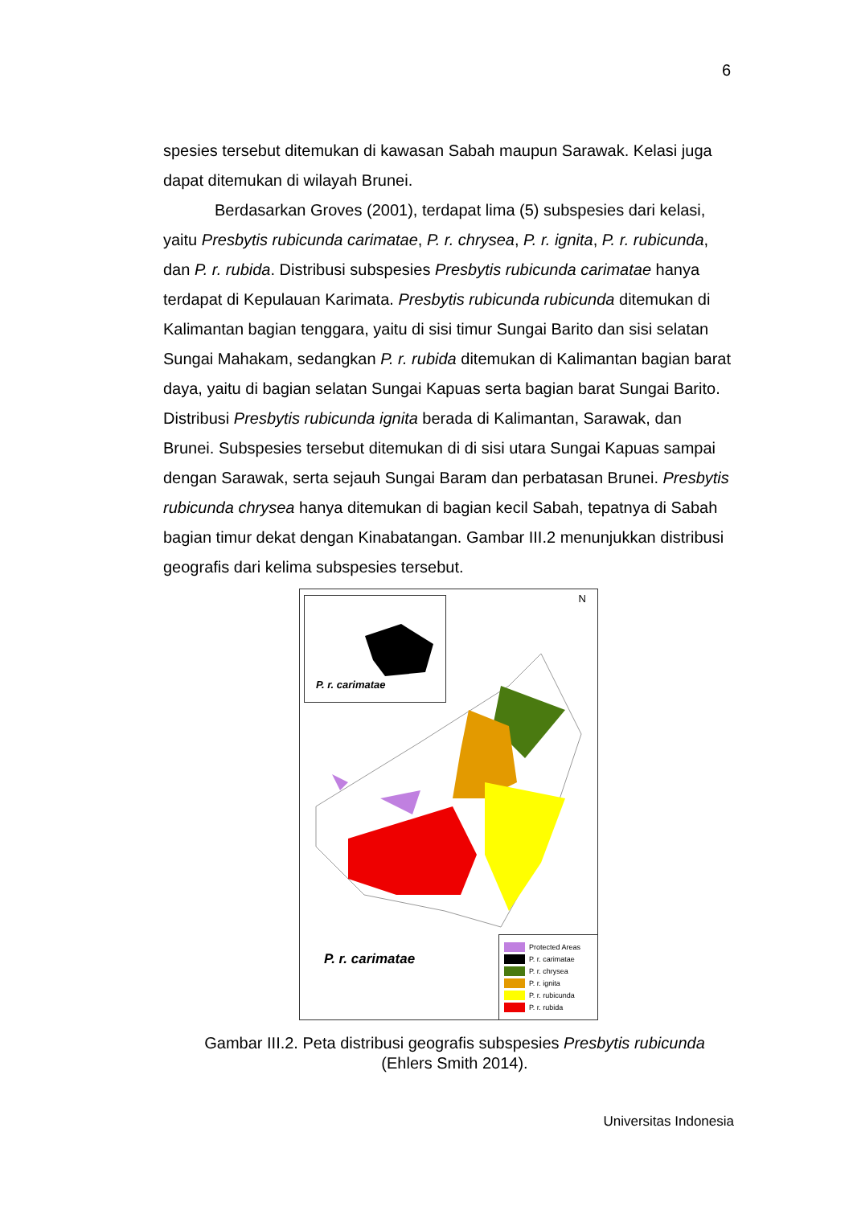6
spesies tersebut ditemukan di kawasan Sabah maupun Sarawak. Kelasi juga dapat ditemukan di wilayah Brunei.
Berdasarkan Groves (2001), terdapat lima (5) subspesies dari kelasi, yaitu Presbytis rubicunda carimatae, P. r. chrysea, P. r. ignita, P. r. rubicunda, dan P. r. rubida. Distribusi subspesies Presbytis rubicunda carimatae hanya terdapat di Kepulauan Karimata. Presbytis rubicunda rubicunda ditemukan di Kalimantan bagian tenggara, yaitu di sisi timur Sungai Barito dan sisi selatan Sungai Mahakam, sedangkan P. r. rubida ditemukan di Kalimantan bagian barat daya, yaitu di bagian selatan Sungai Kapuas serta bagian barat Sungai Barito. Distribusi Presbytis rubicunda ignita berada di Kalimantan, Sarawak, dan Brunei. Subspesies tersebut ditemukan di di sisi utara Sungai Kapuas sampai dengan Sarawak, serta sejauh Sungai Baram dan perbatasan Brunei. Presbytis rubicunda chrysea hanya ditemukan di bagian kecil Sabah, tepatnya di Sabah bagian timur dekat dengan Kinabatangan. Gambar III.2 menunjukkan distribusi geografis dari kelima subspesies tersebut.
P. r. carimatae N
P. r. carimatae
Protected Areas
P. r. carimatae
P. r. chrysea
P. r. ignita
P. r. rubicunda
P. r. rubida
Gambar III.2. Peta distribusi geografis subspesies Presbytis rubicunda
(Ehlers Smith 2014).
Universitas Indonesia